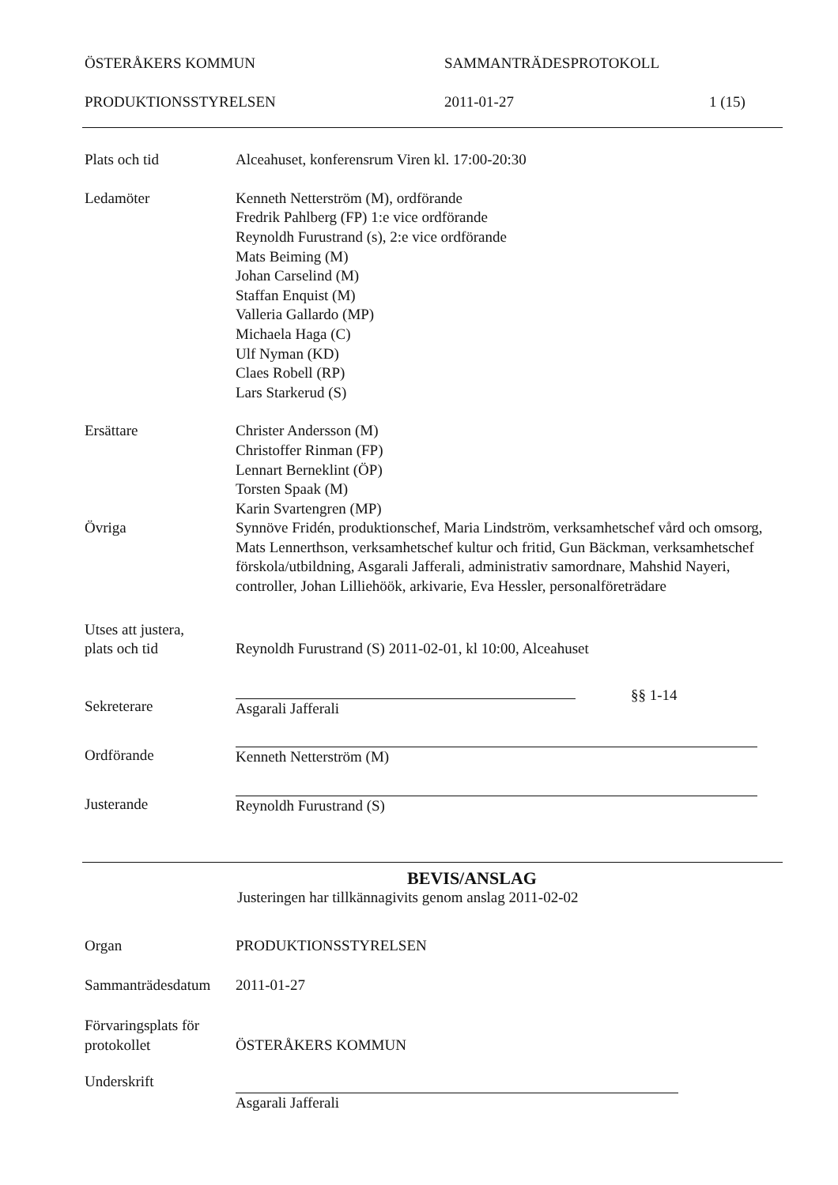ÖSTERÅKERS KOMMUN SAMMANTRÄDESPROTOKOLL
PRODUKTIONSSTYRELSEN 2011-01-27 1 (15)
Plats och tid Alceahuset, konferensrum Viren kl. 17:00-20:30
Ledamöter Kenneth Netterström (M), ordförande
Fredrik Pahlberg (FP) 1:e vice ordförande
Reynoldh Furustrand (s), 2:e vice ordförande
Mats Beiming (M)
Johan Carselind (M)
Staffan Enquist (M)
Valleria Gallardo (MP)
Michaela Haga (C)
Ulf Nyman (KD)
Claes Robell (RP)
Lars Starkerud (S)
Ersättare Christer Andersson (M)
Christoffer Rinman (FP)
Lennart Berneklint (ÖP)
Torsten Spaak (M)
Karin Svartengren (MP)
Övriga Synnöve Fridén, produktionschef, Maria Lindström, verksamhetschef vård och omsorg, Mats Lennerthson, verksamhetschef kultur och fritid, Gun Bäckman, verksamhetschef förskola/utbildning, Asgarali Jafferali, administrativ samordnare, Mahshid Nayeri, controller, Johan Lilliehöök, arkivarie, Eva Hessler, personalföreträdare
Utses att justera,
plats och tid
Reynoldh Furustrand (S) 2011-02-01, kl 10:00, Alceahuset
Sekreterare Asgarali Jafferali
§§ 1-14
Ordförande Kenneth Netterström (M)
Justerande Reynoldh Furustrand (S)
BEVIS/ANSLAG
Justeringen har tillkännagivits genom anslag 2011-02-02
Organ PRODUKTIONSSTYRELSEN
Sammanträdesdatum
2011-01-27
Förvaringsplats för
protokollet
ÖSTERÅKERS KOMMUN
Underskrift Asgarali Jafferali